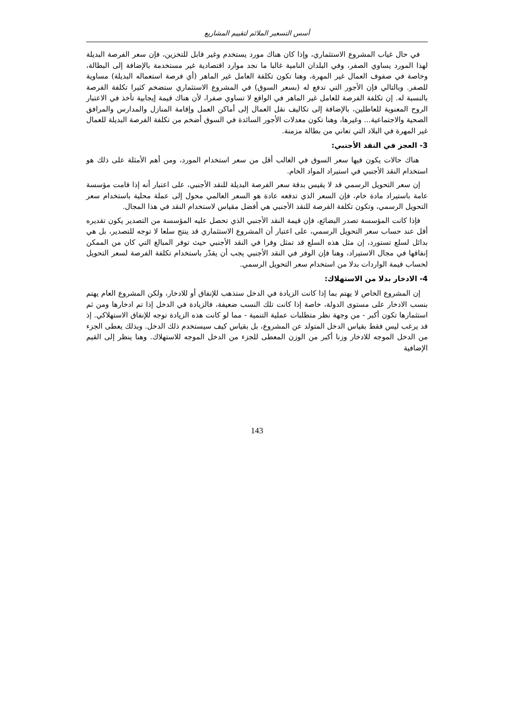أسس التسعير الملائم لتقييم المشاريع
في حال غياب المشروع الاستثماري، وإذا كان هناك مورد يستخدم وغير قابل للتخزين، فإن سعر الفرصة البديلة لهذا المورد يساوي الصفر، وفي البلدان النامية غالبا ما نجد موارد اقتصادية غير مستخدمة بالإضافة إلى البطالة، وخاصة في صفوف العمال غير المهرة، وهنا تكون تكلفة العامل غير الماهر (أي فرصة استعماله البديلة) مساوية للصفر. وبالتالي فإن الأجور التي تدفع له (بسعر السوق) في المشروع الاستثماري ستضخم كثيرا تكلفة الفرصة بالنسبة له. إن تكلفة الفرصة للعامل غير الماهر في الواقع لا تساوي صفرا، لأن هناك قيمة إيجابية تأخذ في الاعتبار الروح المعنوية للعاطلين، بالإضافة إلى تكاليف نقل العمال إلى أماكن العمل وإقامة المنازل والمدارس والمرافق الصحية والاجتماعية... وغيرها، وهنا تكون معدلات الأجور السائدة في السوق أضخم من تكلفة الفرصة البديلة للعمال غير المهرة في البلاد التي تعاني من بطالة مزمنة.
3- العجز في النقد الأجنبي:
هناك حالات يكون فيها سعر السوق في الغالب أقل من سعر استخدام المورد، ومن أهم الأمثلة على ذلك هو استخدام النقد الأجنبي في استيراد المواد الخام.
إن سعر التحويل الرسمي قد لا يقيس بدقة سعر الفرصة البديلة للنقد الأجنبي، على اعتبار أنه إذا قامت مؤسسة عامة باستيراد مادة خام، فإن السعر الذي تدفعه عادة هو السعر العالمي محول إلى عملة محلية باستخدام سعر التحويل الرسمي، وتكون تكلفة الفرصة للنقد الأجنبي هي أفضل مقياس لاستخدام النقد في هذا المجال.
فإذا كانت المؤسسة تصدر البضائع، فإن قيمة النقد الأجنبي الذي تحصل عليه المؤسسة من التصدير يكون تقديره أقل عند حساب سعر التحويل الرسمي، على اعتبار أن المشروع الاستثماري قد ينتج سلعا لا توجه للتصدير، بل هي بدائل لسلع تستورد، إن مثل هذه السلع قد تمثل وفرا في النقد الأجنبي حيث توفر المبالغ التي كان من الممكن إنفاقها في مجال الاستيراد، وهنا فإن الوفر في النقد الأجنبي يجب أن يقدّر باستخدام تكلفة الفرصة لسعر التحويل لحساب قيمة الواردات بدلا من استخدام سعر التحويل الرسمي.
4- الادخار بدلا من الاستهلاك:
إن المشروع الخاص لا يهتم بما إذا كانت الزيادة في الدخل ستذهب للإنفاق أو للادخار، ولكن المشروع العام يهتم بنسب الادخار على مستوى الدولة، خاصة إذا كانت تلك النسب ضعيفة، فالزيادة في الدخل إذا تم ادخارها ومن ثم استثمارها تكون أكبر - من وجهة نظر متطلبات عملية التنمية - مما لو كانت هذه الزيادة توجه للإنفاق الاستهلاكي. إذ قد يرغب ليس فقط بقياس الدخل المتولد عن المشروع، بل بقياس كيف سيستخدم ذلك الدخل. وبذلك يعطى الجزء من الدخل الموجه للادخار وزنا أكبر من الوزن المعطى للجزء من الدخل الموجه للاستهلاك. وهنا ينظر إلى القيم الإضافية
143